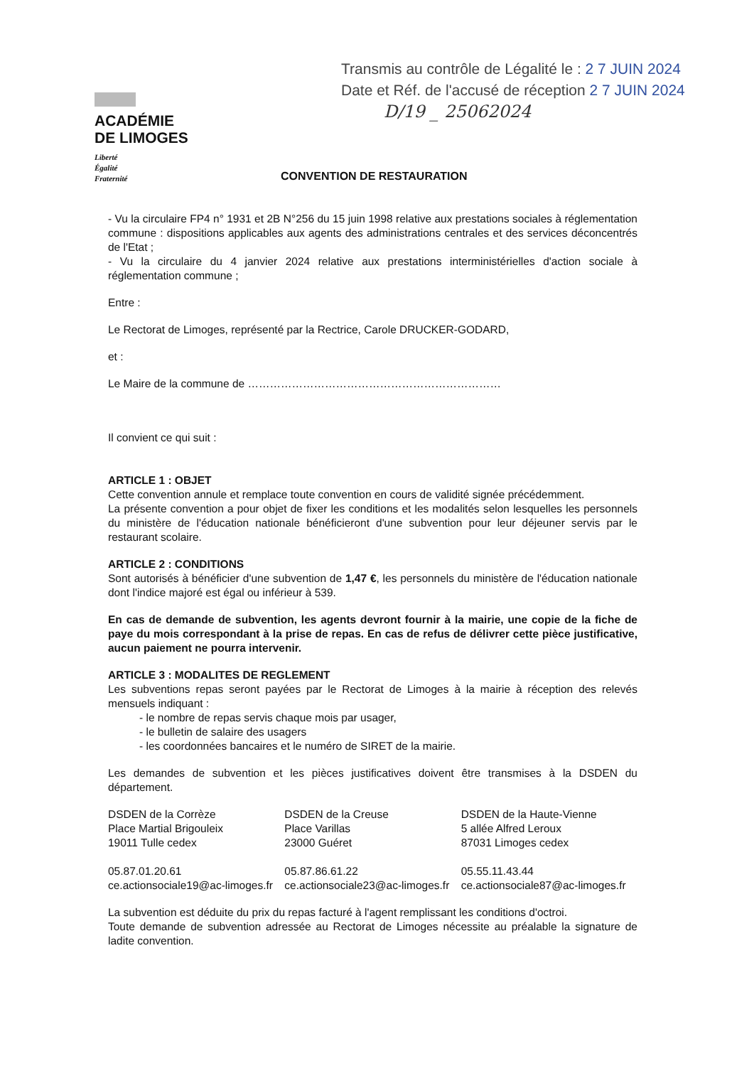Transmis au contrôle de Légalité le : 2 7 JUIN 2024
Date et Réf. de l'accusé de réception 2 7 JUIN 2024
D/19 _ 25062024
ACADÉMIE
DE LIMOGES
Liberté
Égalité
Fraternité
CONVENTION DE RESTAURATION
- Vu la circulaire FP4 n° 1931 et 2B N°256 du 15 juin 1998 relative aux prestations sociales à réglementation commune : dispositions applicables aux agents des administrations centrales et des services déconcentrés de l'Etat ;
- Vu la circulaire du 4 janvier 2024 relative aux prestations interministérielles d'action sociale à réglementation commune ;
Entre :
Le Rectorat de Limoges, représenté par la Rectrice, Carole DRUCKER-GODARD,
et :
Le Maire de la commune de ……………………………………………………………
Il convient ce qui suit :
ARTICLE 1 : OBJET
Cette convention annule et remplace toute convention en cours de validité signée précédemment.
La présente convention a pour objet de fixer les conditions et les modalités selon lesquelles les personnels du ministère de l'éducation nationale bénéficieront d'une subvention pour leur déjeuner servis par le restaurant scolaire.
ARTICLE 2 : CONDITIONS
Sont autorisés à bénéficier d'une subvention de 1,47 €, les personnels du ministère de l'éducation nationale dont l'indice majoré est égal ou inférieur à 539.
En cas de demande de subvention, les agents devront fournir à la mairie, une copie de la fiche de paye du mois correspondant à la prise de repas. En cas de refus de délivrer cette pièce justificative, aucun paiement ne pourra intervenir.
ARTICLE 3 : MODALITES DE REGLEMENT
Les subventions repas seront payées par le Rectorat de Limoges à la mairie à réception des relevés mensuels indiquant :
- le nombre de repas servis chaque mois par usager,
- le bulletin de salaire des usagers
- les coordonnées bancaires et le numéro de SIRET de la mairie.
Les demandes de subvention et les pièces justificatives doivent être transmises à la DSDEN du département.
DSDEN de la Corrèze
Place Martial Brigouleix
19011 Tulle cedex
05.87.01.20.61
ce.actionsociale19@ac-limoges.fr
DSDEN de la Creuse
Place Varillas
23000 Guéret
05.87.86.61.22
ce.actionsociale23@ac-limoges.fr
DSDEN de la Haute-Vienne
5 allée Alfred Leroux
87031 Limoges cedex
05.55.11.43.44
ce.actionsociale87@ac-limoges.fr
La subvention est déduite du prix du repas facturé à l'agent remplissant les conditions d'octroi.
Toute demande de subvention adressée au Rectorat de Limoges nécessite au préalable la signature de ladite convention.